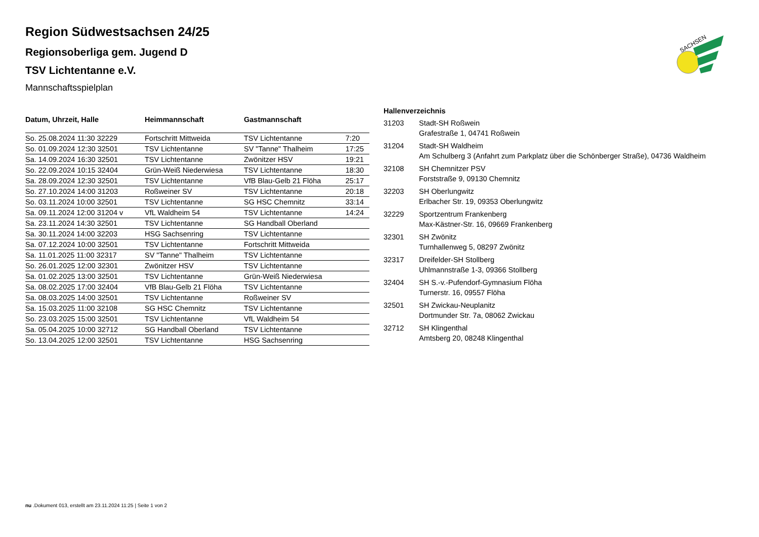SACHSEN
Region Südwestsachsen 24/25
Regionsoberliga gem. Jugend D
TSV Lichtentanne e.V.
Mannschaftsspielplan
| Datum, Uhrzeit, Halle | Heimmannschaft | Gastmannschaft | |
| --- | --- | --- | --- |
| So. 25.08.2024 11:30 32229 | Fortschritt Mittweida | TSV Lichtentanne | 7:20 |
| So. 01.09.2024 12:30 32501 | TSV Lichtentanne | SV "Tanne" Thalheim | 17:25 |
| Sa. 14.09.2024 16:30 32501 | TSV Lichtentanne | Zwönitzer HSV | 19:21 |
| So. 22.09.2024 10:15 32404 | Grün-Weiß Niederwiesa | TSV Lichtentanne | 18:30 |
| Sa. 28.09.2024 12:30 32501 | TSV Lichtentanne | VfB Blau-Gelb 21 Flöha | 25:17 |
| So. 27.10.2024 14:00 31203 | Roßweiner SV | TSV Lichtentanne | 20:18 |
| So. 03.11.2024 10:00 32501 | TSV Lichtentanne | SG HSC Chemnitz | 33:14 |
| Sa. 09.11.2024 12:00 31204 v | VfL Waldheim 54 | TSV Lichtentanne | 14:24 |
| Sa. 23.11.2024 14:30 32501 | TSV Lichtentanne | SG Handball Oberland | |
| Sa. 30.11.2024 14:00 32203 | HSG Sachsenring | TSV Lichtentanne | |
| Sa. 07.12.2024 10:00 32501 | TSV Lichtentanne | Fortschritt Mittweida | |
| Sa. 11.01.2025 11:00 32317 | SV "Tanne" Thalheim | TSV Lichtentanne | |
| So. 26.01.2025 12:00 32301 | Zwönitzer HSV | TSV Lichtentanne | |
| Sa. 01.02.2025 13:00 32501 | TSV Lichtentanne | Grün-Weiß Niederwiesa | |
| Sa. 08.02.2025 17:00 32404 | VfB Blau-Gelb 21 Flöha | TSV Lichtentanne | |
| Sa. 08.03.2025 14:00 32501 | TSV Lichtentanne | Roßweiner SV | |
| Sa. 15.03.2025 11:00 32108 | SG HSC Chemnitz | TSV Lichtentanne | |
| So. 23.03.2025 15:00 32501 | TSV Lichtentanne | VfL Waldheim 54 | |
| Sa. 05.04.2025 10:00 32712 | SG Handball Oberland | TSV Lichtentanne | |
| So. 13.04.2025 12:00 32501 | TSV Lichtentanne | HSG Sachsenring | |
| Hallenverzeichnis | |
| --- | --- |
| 31203 | Stadt-SH Roßwein |
| | Grafestraße 1, 04741 Roßwein |
| 31204 | Stadt-SH Waldheim |
| | Am Schulberg 3 (Anfahrt zum Parkplatz über die Schönberger Straße), 04736 Waldheim |
| 32108 | SH Chemnitzer PSV |
| | Forststraße 9, 09130 Chemnitz |
| 32203 | SH Oberlungwitz |
| | Erlbacher Str. 19, 09353 Oberlungwitz |
| 32229 | Sportzentrum Frankenberg |
| | Max-Kästner-Str. 16, 09669 Frankenberg |
| 32301 | SH Zwönitz |
| | Turnhallenweg 5, 08297 Zwönitz |
| 32317 | Dreifelder-SH Stollberg |
| | Uhlmannstraße 1-3, 09366 Stollberg |
| 32404 | SH S.-v.-Pufendorf-Gymnasium Flöha |
| | Turnerstr. 16, 09557 Flöha |
| 32501 | SH Zwickau-Neuplanitz |
| | Dortmunder Str. 7a, 08062 Zwickau |
| 32712 | SH Klingenthal |
| | Amtsberg 20, 08248 Klingenthal |
nu .Dokument 013, erstellt am 23.11.2024 11:25 | Seite 1 von 2